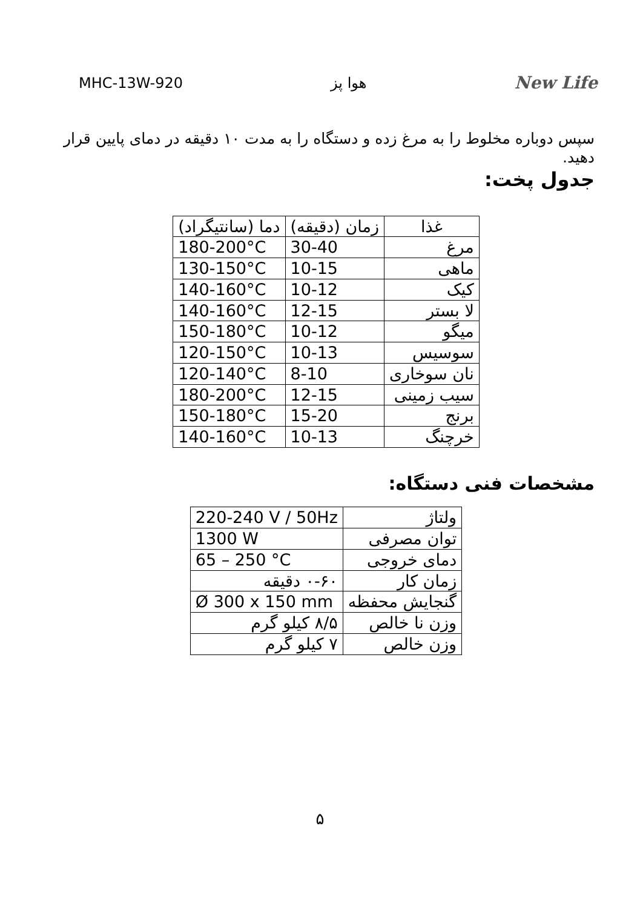MHC-13W-920 هوا پز New Life
سپس دوباره مخلوط را به مرغ زده و دستگاه را به مدت ۱۰ دقیقه در دمای پایین قرار دهید.
جدول پخت:
| غذا | زمان (دقیقه) | دما (سانتیگراد) |
| --- | --- | --- |
| مرغ | 30-40 | 180-200°C |
| ماهی | 10-15 | 130-150°C |
| کیک | 10-12 | 140-160°C |
| لا بستر | 12-15 | 140-160°C |
| میگو | 10-12 | 150-180°C |
| سوسیس | 10-13 | 120-150°C |
| نان سوخاری | 8-10 | 120-140°C |
| سیب زمینی | 12-15 | 180-200°C |
| برنج | 15-20 | 150-180°C |
| خرچنگ | 10-13 | 140-160°C |
مشخصات فنی دستگاه:
| ولتاژ | 220-240 V / 50Hz |
| توان مصرفی | 1300 W |
| دمای خروجی | 65 – 250 °C |
| زمان کار | ۰-۶۰ دقیقه |
| گنجایش محفظه | Ø 300 x 150 mm |
| وزن نا خالص | ۸/۵ کیلو گرم |
| وزن خالص | ۷ کیلو گرم |
۵